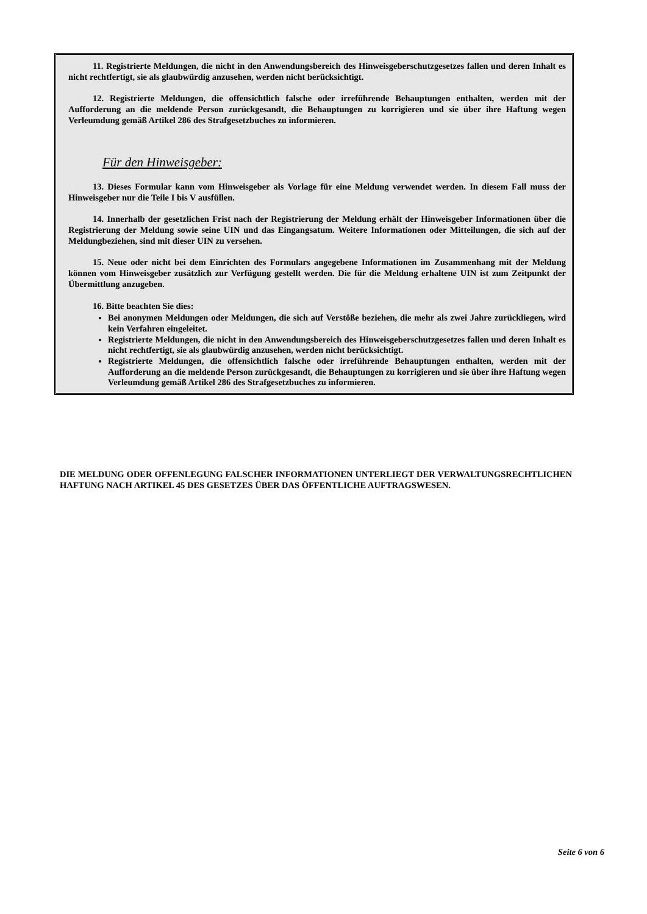11. Registrierte Meldungen, die nicht in den Anwendungsbereich des Hinweisgeberschutzgesetzes fallen und deren Inhalt es nicht rechtfertigt, sie als glaubwürdig anzusehen, werden nicht berücksichtigt.
12. Registrierte Meldungen, die offensichtlich falsche oder irreführende Behauptungen enthalten, werden mit der Aufforderung an die meldende Person zurückgesandt, die Behauptungen zu korrigieren und sie über ihre Haftung wegen Verleumdung gemäß Artikel 286 des Strafgesetzbuches zu informieren.
Für den Hinweisgeber:
13. Dieses Formular kann vom Hinweisgeber als Vorlage für eine Meldung verwendet werden. In diesem Fall muss der Hinweisgeber nur die Teile I bis V ausfüllen.
14. Innerhalb der gesetzlichen Frist nach der Registrierung der Meldung erhält der Hinweisgeber Informationen über die Registrierung der Meldung sowie seine UIN und das Eingangsatum. Weitere Informationen oder Mitteilungen, die sich auf der Meldungbeziehen, sind mit dieser UIN zu versehen.
15. Neue oder nicht bei dem Einrichten des Formulars angegebene Informationen im Zusammenhang mit der Meldung können vom Hinweisgeber zusätzlich zur Verfügung gestellt werden. Die für die Meldung erhaltene UIN ist zum Zeitpunkt der Übermittlung anzugeben.
16. Bitte beachten Sie dies:
Bei anonymen Meldungen oder Meldungen, die sich auf Verstöße beziehen, die mehr als zwei Jahre zurückliegen, wird kein Verfahren eingeleitet.
Registrierte Meldungen, die nicht in den Anwendungsbereich des Hinweisgeberschutzgesetzes fallen und deren Inhalt es nicht rechtfertigt, sie als glaubwürdig anzusehen, werden nicht berücksichtigt.
Registrierte Meldungen, die offensichtlich falsche oder irreführende Behauptungen enthalten, werden mit der Aufforderung an die meldende Person zurückgesandt, die Behauptungen zu korrigieren und sie über ihre Haftung wegen Verleumdung gemäß Artikel 286 des Strafgesetzbuches zu informieren.
DIE MELDUNG ODER OFFENLEGUNG FALSCHER INFORMATIONEN UNTERLIEGT DER VERWALTUNGSRECHTLICHEN HAFTUNG NACH ARTIKEL 45 DES GESETZES ÜBER DAS ÖFFENTLICHE AUFTRAGSWESEN.
Seite 6 von 6